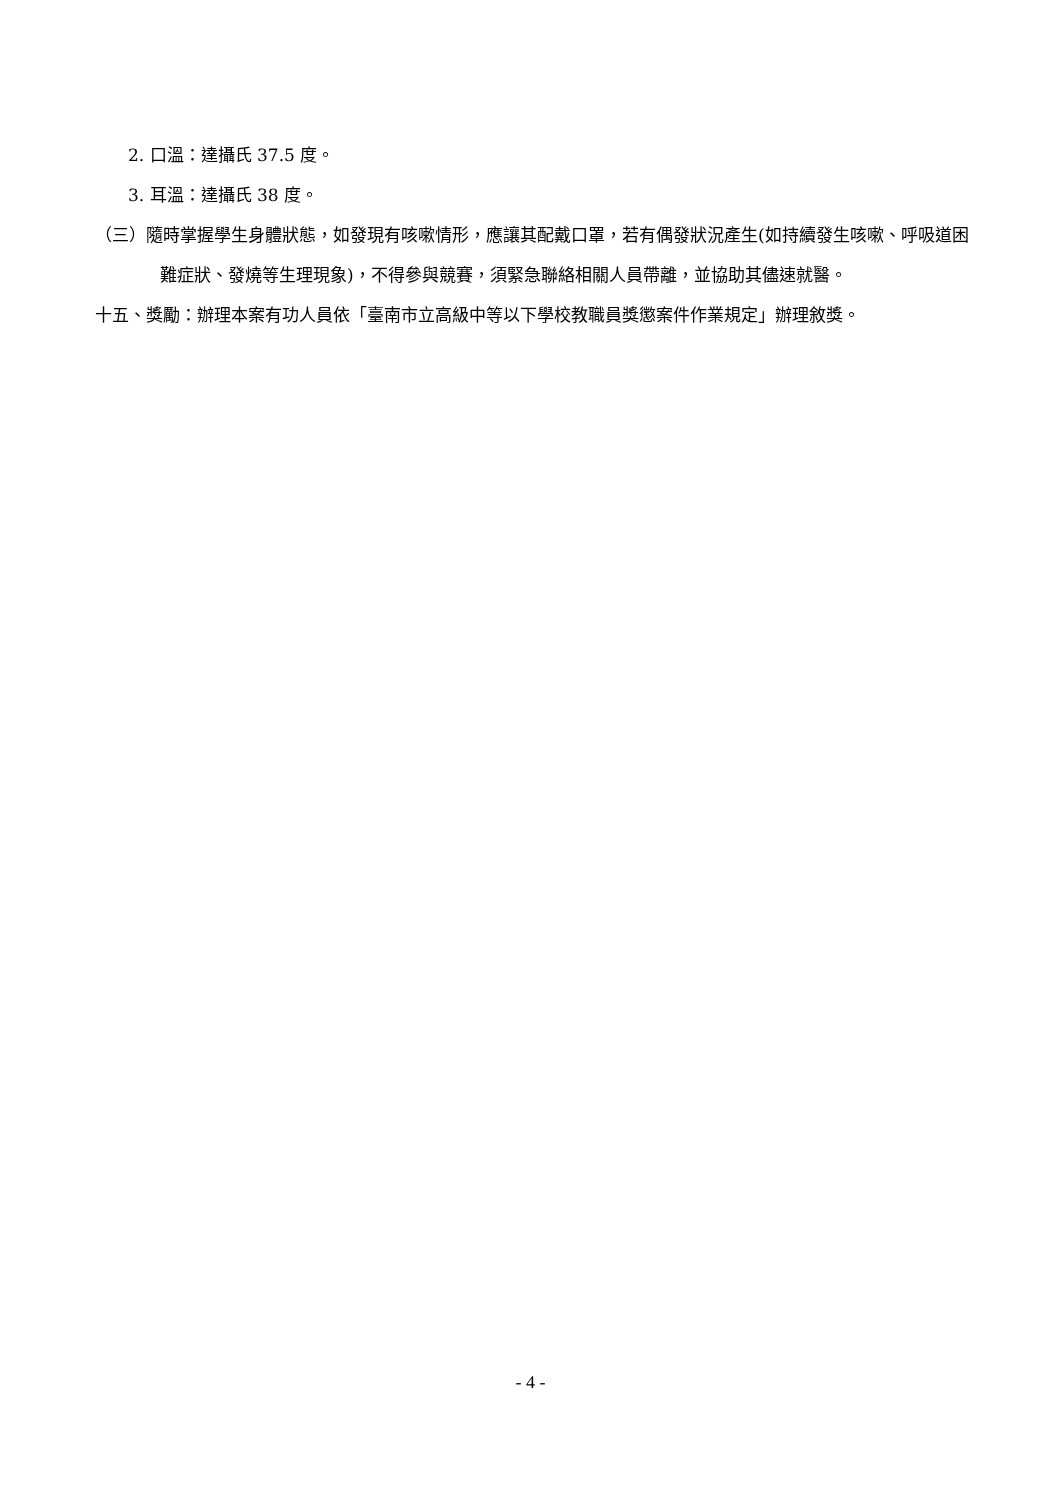2. 口溫：達攝氏 37.5 度。
3. 耳溫：達攝氏 38 度。
（三）隨時掌握學生身體狀態，如發現有咳嗽情形，應讓其配戴口罩，若有偶發狀況產生(如持續發生咳嗽、呼吸道困難症狀、發燒等生理現象)，不得參與競賽，須緊急聯絡相關人員帶離，並協助其儘速就醫。
十五、獎勵：辦理本案有功人員依「臺南市立高級中等以下學校教職員獎懲案件作業規定」辦理敘獎。
- 4 -